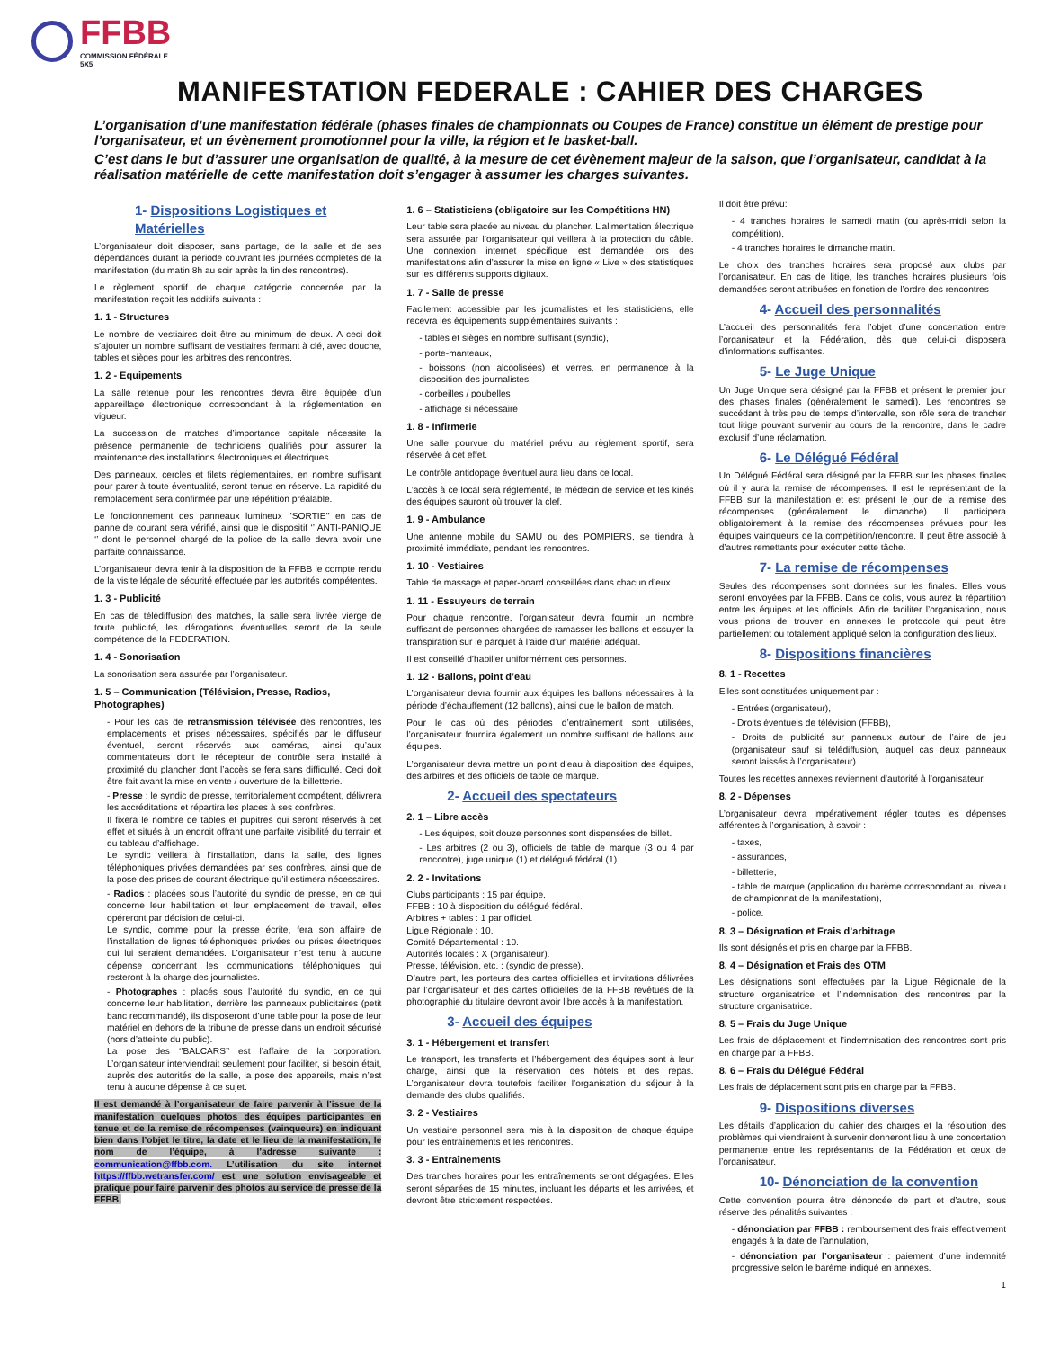FFBB
COMMISSION FÉDÉRALE
5X5
MANIFESTATION FEDERALE : CAHIER DES CHARGES
L’organisation d’une manifestation fédérale (phases finales de championnats ou Coupes de France) constitue un élément de prestige pour l’organisateur, et un évènement promotionnel pour la ville, la région et le basket-ball.
C’est dans le but d’assurer une organisation de qualité, à la mesure de cet évènement majeur de la saison, que l’organisateur, candidat à la réalisation matérielle de cette manifestation doit s’engager à assumer les charges suivantes.
1- Dispositions Logistiques et Matérielles
L’organisateur doit disposer, sans partage, de la salle et de ses dépendances durant la période couvrant les journées complètes de la manifestation (du matin 8h au soir après la fin des rencontres).
Le règlement sportif de chaque catégorie concernée par la manifestation reçoit les additifs suivants :
1. 1 - Structures
Le nombre de vestiaires doit être au minimum de deux. A ceci doit s’ajouter un nombre suffisant de vestiaires fermant à clé, avec douche, tables et sièges pour les arbitres des rencontres.
1. 2 - Equipements
La salle retenue pour les rencontres devra être équipée d’un appareillage électronique correspondant à la réglementation en vigueur.
La succession de matches d’importance capitale nécessite la présence permanente de techniciens qualifiés pour assurer la maintenance des installations électroniques et électriques.
Des panneaux, cercles et filets réglementaires, en nombre suffisant pour parer à toute éventualité, seront tenus en réserve. La rapidité du remplacement sera confirmée par une répétition préalable.
Le fonctionnement des panneaux lumineux ‘’SORTIE’’ en cas de panne de courant sera vérifié, ainsi que le dispositif ‘’ ANTI-PANIQUE ‘’ dont le personnel chargé de la police de la salle devra avoir une parfaite connaissance.
L’organisateur devra tenir à la disposition de la FFBB le compte rendu de la visite légale de sécurité effectuée par les autorités compétentes.
1. 3 - Publicité
En cas de télédiffusion des matches, la salle sera livrée vierge de toute publicité, les dérogations éventuelles seront de la seule compétence de la FEDERATION.
1. 4 - Sonorisation
La sonorisation sera assurée par l’organisateur.
1. 5 – Communication (Télévision, Presse, Radios, Photographes)
- Pour les cas de retransmission télévisée des rencontres, les emplacements et prises nécessaires, spécifiés par le diffuseur éventuel, seront réservés aux caméras, ainsi qu’aux commentateurs dont le récepteur de contrôle sera installé à proximité du plancher dont l’accès se fera sans difficulté. Ceci doit être fait avant la mise en vente / ouverture de la billetterie.
- Presse : le syndic de presse, territorialement compétent, délivrera les accréditations et répartira les places à ses confrères.
Il fixera le nombre de tables et pupitres qui seront réservés à cet effet et situés à un endroit offrant une parfaite visibilité du terrain et du tableau d’affichage.
Le syndic veillera à l’installation, dans la salle, des lignes téléphoniques privées demandées par ses confrères, ainsi que de la pose des prises de courant électrique qu’il estimera nécessaires.
- Radios : placées sous l’autorité du syndic de presse, en ce qui concerne leur habilitation et leur emplacement de travail, elles opéreront par décision de celui-ci.
Le syndic, comme pour la presse écrite, fera son affaire de l’installation de lignes téléphoniques privées ou prises électriques qui lui seraient demandées. L’organisateur n’est tenu à aucune dépense concernant les communications téléphoniques qui resteront à la charge des journalistes.
- Photographes : placés sous l’autorité du syndic, en ce qui concerne leur habilitation, derrière les panneaux publicitaires (petit banc recommandé), ils disposeront d’une table pour la pose de leur matériel en dehors de la tribune de presse dans un endroit sécurisé (hors d’atteinte du public).
La pose des ‘’BALCARS’’ est l’affaire de la corporation. L’organisateur interviendrait seulement pour faciliter, si besoin était, auprès des autorités de la salle, la pose des appareils, mais n’est tenu à aucune dépense à ce sujet.
Il est demandé à l’organisateur de faire parvenir à l’issue de la manifestation quelques photos des équipes participantes en tenue et de la remise de récompenses (vainqueurs) en indiquant bien dans l’objet le titre, la date et le lieu de la manifestation, le nom de l’équipe, à l’adresse suivante : communication@ffbb.com. L’utilisation du site internet https://ffbb.wetransfer.com/ est une solution envisageable et pratique pour faire parvenir des photos au service de presse de la FFBB.
1. 6 – Statisticiens (obligatoire sur les Compétitions HN)
Leur table sera placée au niveau du plancher. L’alimentation électrique sera assurée par l’organisateur qui veillera à la protection du câble. Une connexion internet spécifique est demandée lors des manifestations afin d’assurer la mise en ligne « Live » des statistiques sur les différents supports digitaux.
1. 7 - Salle de presse
Facilement accessible par les journalistes et les statisticiens, elle recevra les équipements supplémentaires suivants :
- tables et sièges en nombre suffisant (syndic),
- porte-manteaux,
- boissons (non alcoolisées) et verres, en permanence à la disposition des journalistes.
- corbeilles / poubelles
- affichage si nécessaire
1. 8 - Infirmerie
Une salle pourvue du matériel prévu au règlement sportif, sera réservée à cet effet.
Le contrôle antidopage éventuel aura lieu dans ce local.
L’accès à ce local sera réglementé, le médecin de service et les kinés des équipes sauront où trouver la clef.
1. 9 - Ambulance
Une antenne mobile du SAMU ou des POMPIERS, se tiendra à proximité immédiate, pendant les rencontres.
1. 10 - Vestiaires
Table de massage et paper-board conseillées dans chacun d’eux.
1. 11 - Essuyeurs de terrain
Pour chaque rencontre, l’organisateur devra fournir un nombre suffisant de personnes chargées de ramasser les ballons et essuyer la transpiration sur le parquet à l’aide d’un matériel adéquat.
Il est conseillé d’habiller uniformément ces personnes.
1. 12 - Ballons, point d’eau
L’organisateur devra fournir aux équipes les ballons nécessaires à la période d’échauffement (12 ballons), ainsi que le ballon de match.
Pour le cas où des périodes d’entraînement sont utilisées, l’organisateur fournira également un nombre suffisant de ballons aux équipes.
L’organisateur devra mettre un point d’eau à disposition des équipes, des arbitres et des officiels de table de marque.
2- Accueil des spectateurs
2. 1 – Libre accès
- Les équipes, soit douze personnes sont dispensées de billet.
- Les arbitres (2 ou 3), officiels de table de marque (3 ou 4 par rencontre), juge unique (1) et délégué fédéral (1)
2. 2 - Invitations
Clubs participants : 15 par équipe,
FFBB : 10 à disposition du délégué fédéral.
Arbitres + tables : 1 par officiel.
Ligue Régionale : 10.
Comité Départemental : 10.
Autorités locales : X (organisateur).
Presse, télévision, etc. : (syndic de presse).
D’autre part, les porteurs des cartes officielles et invitations délivrées par l’organisateur et des cartes officielles de la FFBB revêtues de la photographie du titulaire devront avoir libre accès à la manifestation.
3- Accueil des équipes
3. 1 - Hébergement et transfert
Le transport, les transferts et l’hébergement des équipes sont à leur charge, ainsi que la réservation des hôtels et des repas. L’organisateur devra toutefois faciliter l’organisation du séjour à la demande des clubs qualifiés.
3. 2 - Vestiaires
Un vestiaire personnel sera mis à la disposition de chaque équipe pour les entraînements et les rencontres.
3. 3 - Entraînements
Des tranches horaires pour les entraînements seront dégagées. Elles seront séparées de 15 minutes, incluant les départs et les arrivées, et devront être strictement respectées.
Il doit être prévu:
- 4 tranches horaires le samedi matin (ou après-midi selon la compétition),
- 4 tranches horaires le dimanche matin.
Le choix des tranches horaires sera proposé aux clubs par l’organisateur. En cas de litige, les tranches horaires plusieurs fois demandées seront attribuées en fonction de l’ordre des rencontres
4- Accueil des personnalités
L’accueil des personnalités fera l’objet d’une concertation entre l’organisateur et la Fédération, dès que celui-ci disposera d’informations suffisantes.
5- Le Juge Unique
Un Juge Unique sera désigné par la FFBB et présent le premier jour des phases finales (généralement le samedi). Les rencontres se succédant à très peu de temps d’intervalle, son rôle sera de trancher tout litige pouvant survenir au cours de la rencontre, dans le cadre exclusif d’une réclamation.
6- Le Délégué Fédéral
Un Délégué Fédéral sera désigné par la FFBB sur les phases finales où il y aura la remise de récompenses. Il est le représentant de la FFBB sur la manifestation et est présent le jour de la remise des récompenses (généralement le dimanche). Il participera obligatoirement à la remise des récompenses prévues pour les équipes vainqueurs de la compétition/rencontre. Il peut être associé à d’autres remettants pour exécuter cette tâche.
7- La remise de récompenses
Seules des récompenses sont données sur les finales. Elles vous seront envoyées par la FFBB. Dans ce colis, vous aurez la répartition entre les équipes et les officiels. Afin de faciliter l’organisation, nous vous prions de trouver en annexes le protocole qui peut être partiellement ou totalement appliqué selon la configuration des lieux.
8- Dispositions financières
8. 1 - Recettes
Elles sont constituées uniquement par :
- Entrées (organisateur),
- Droits éventuels de télévision (FFBB),
- Droits de publicité sur panneaux autour de l’aire de jeu (organisateur sauf si télédiffusion, auquel cas deux panneaux seront laissés à l’organisateur).
Toutes les recettes annexes reviennent d’autorité à l’organisateur.
8. 2 - Dépenses
L’organisateur devra impérativement régler toutes les dépenses afférentes à l’organisation, à savoir :
- taxes,
- assurances,
- billetterie,
- table de marque (application du barème correspondant au niveau de championnat de la manifestation),
- police.
8. 3 – Désignation et Frais d’arbitrage
Ils sont désignés et pris en charge par la FFBB.
8. 4 – Désignation et Frais des OTM
Les désignations sont effectuées par la Ligue Régionale de la structure organisatrice et l’indemnisation des rencontres par la structure organisatrice.
8. 5 – Frais du Juge Unique
Les frais de déplacement et l’indemnisation des rencontres sont pris en charge par la FFBB.
8. 6 – Frais du Délégué Fédéral
Les frais de déplacement sont pris en charge par la FFBB.
9- Dispositions diverses
Les détails d’application du cahier des charges et la résolution des problèmes qui viendraient à survenir donneront lieu à une concertation permanente entre les représentants de la Fédération et ceux de l’organisateur.
10- Dénonciation de la convention
Cette convention pourra être dénoncée de part et d’autre, sous réserve des pénalités suivantes :
- dénonciation par FFBB : remboursement des frais effectivement engagés à la date de l’annulation,
- dénonciation par l’organisateur : paiement d’une indemnité progressive selon le barème indiqué en annexes.
1